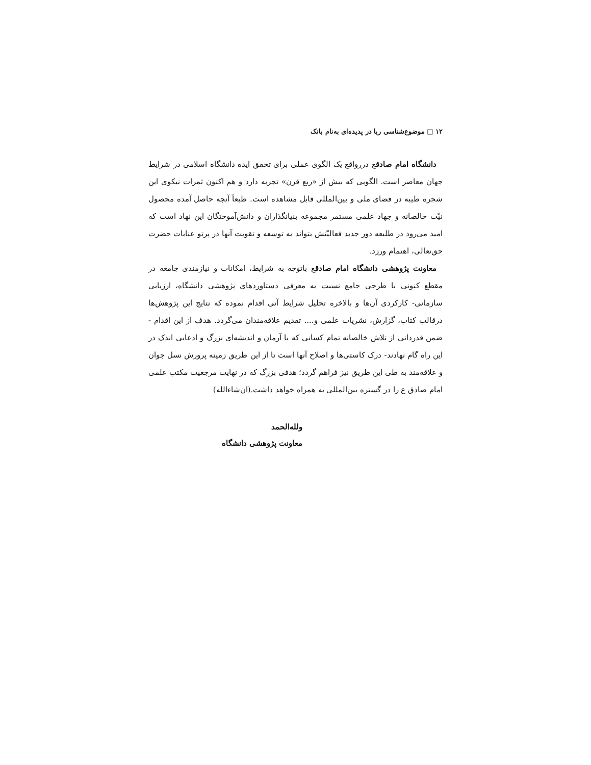۱۲ □ موضوع‌شناسی ربا در پدیده‌ای به‌نام بانک
دانشگاه امام صادقع دررواقع یک الگوی عملی برای تحقق ایده دانشگاه اسلامی در شرایط جهان معاصر است. الگویی که بیش از «ربع قرن» تجربه دارد و هم اکنون ثمرات نیکوی این شجره طیبه در فضای ملی و بین‌المللی قابل مشاهده است. طبعاً آنچه حاصل آمده محصول نیّت خالصانه و جهاد علمی مستمر مجموعه بنیانگذاران و دانش‌آموختگان این نهاد است که امید می‌رود در طلیعه دور جدید فعالیّتش بتواند به توسعه و تقویت آنها در پرتو عنایات حضرت حق‌تعالی، اهتمام ورزد.
معاونت پژوهشی دانشگاه امام صادقع باتوجه به شرایط، امکانات و نیازمندی جامعه در مقطع کنونی با طرحی جامع نسبت به معرفی دستاوردهای پژوهشی دانشگاه، ارزیابی سازمانی- کارکردی آن‌ها و بالاخره تحلیل شرایط آتی اقدام نموده که نتایج این پژوهش‌ها درقالب کتاب، گزارش، نشریات علمی و.... تقدیم علاقه‌مندان می‌گردد. هدف از این اقدام - ضمن قدردانی از تلاش خالصانه تمام کسانی که با آرمان و اندیشه‌ای بزرگ و ادعایی اندک در این راه گام نهادند- درک کاستی‌ها و اصلاح آنها است تا از این طریق زمینه پرورش نسل جوان و علاقه‌مند به طی این طریق نیز فراهم گردد؛ هدفی بزرگ که در نهایت مرجعیت مکتب علمی امام صادق ع را در گستره بین‌المللی به همراه خواهد داشت.(ان‌شاءالله)
ولله‌الحمد
معاونت پژوهشی دانشگاه